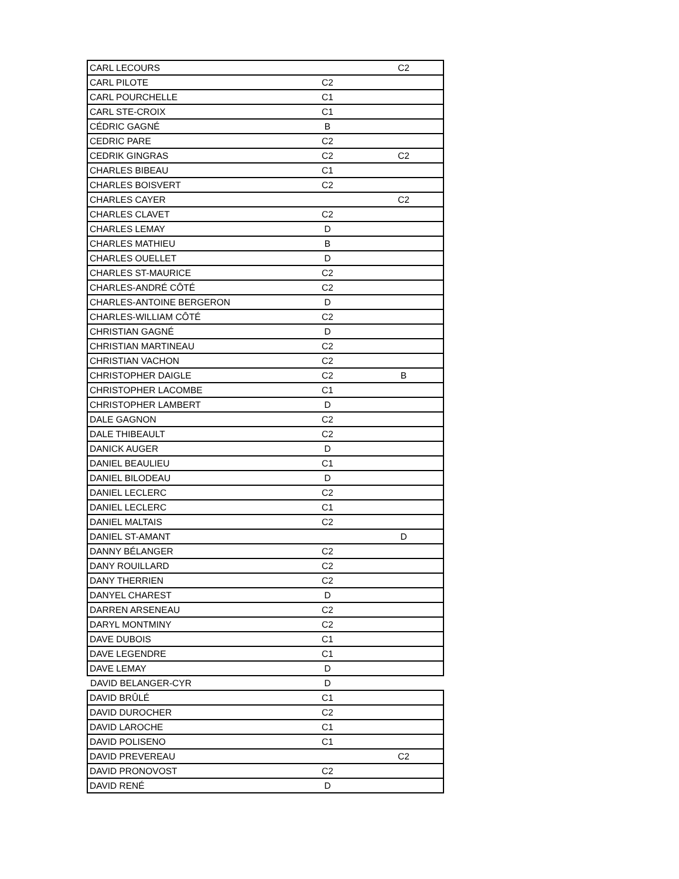| CARL LECOURS | | C2 |
| CARL PILOTE | C2 | |
| CARL POURCHELLE | C1 | |
| CARL STE-CROIX | C1 | |
| CÉDRIC GAGNÉ | B | |
| CEDRIC PARE | C2 | |
| CEDRIK GINGRAS | C2 | C2 |
| CHARLES BIBEAU | C1 | |
| CHARLES BOISVERT | C2 | |
| CHARLES CAYER | | C2 |
| CHARLES CLAVET | C2 | |
| CHARLES LEMAY | D | |
| CHARLES MATHIEU | B | |
| CHARLES OUELLET | D | |
| CHARLES ST-MAURICE | C2 | |
| CHARLES-ANDRÉ CÔTÉ | C2 | |
| CHARLES-ANTOINE BERGERON | D | |
| CHARLES-WILLIAM CÔTÉ | C2 | |
| CHRISTIAN GAGNÉ | D | |
| CHRISTIAN MARTINEAU | C2 | |
| CHRISTIAN VACHON | C2 | |
| CHRISTOPHER DAIGLE | C2 | B |
| CHRISTOPHER LACOMBE | C1 | |
| CHRISTOPHER LAMBERT | D | |
| DALE GAGNON | C2 | |
| DALE THIBEAULT | C2 | |
| DANICK AUGER | D | |
| DANIEL BEAULIEU | C1 | |
| DANIEL BILODEAU | D | |
| DANIEL LECLERC | C2 | |
| DANIEL LECLERC | C1 | |
| DANIEL MALTAIS | C2 | |
| DANIEL ST-AMANT | | D |
| DANNY BÉLANGER | C2 | |
| DANY ROUILLARD | C2 | |
| DANY THERRIEN | C2 | |
| DANYEL CHAREST | D | |
| DARREN ARSENEAU | C2 | |
| DARYL MONTMINY | C2 | |
| DAVE DUBOIS | C1 | |
| DAVE LEGENDRE | C1 | |
| DAVE LEMAY | D | |
| DAVID BELANGER-CYR | D | |
| DAVID BRÛLÉ | C1 | |
| DAVID DUROCHER | C2 | |
| DAVID LAROCHE | C1 | |
| DAVID POLISENO | C1 | |
| DAVID PREVEREAU | | C2 |
| DAVID PRONOVOST | C2 | |
| DAVID RENÉ | D | |